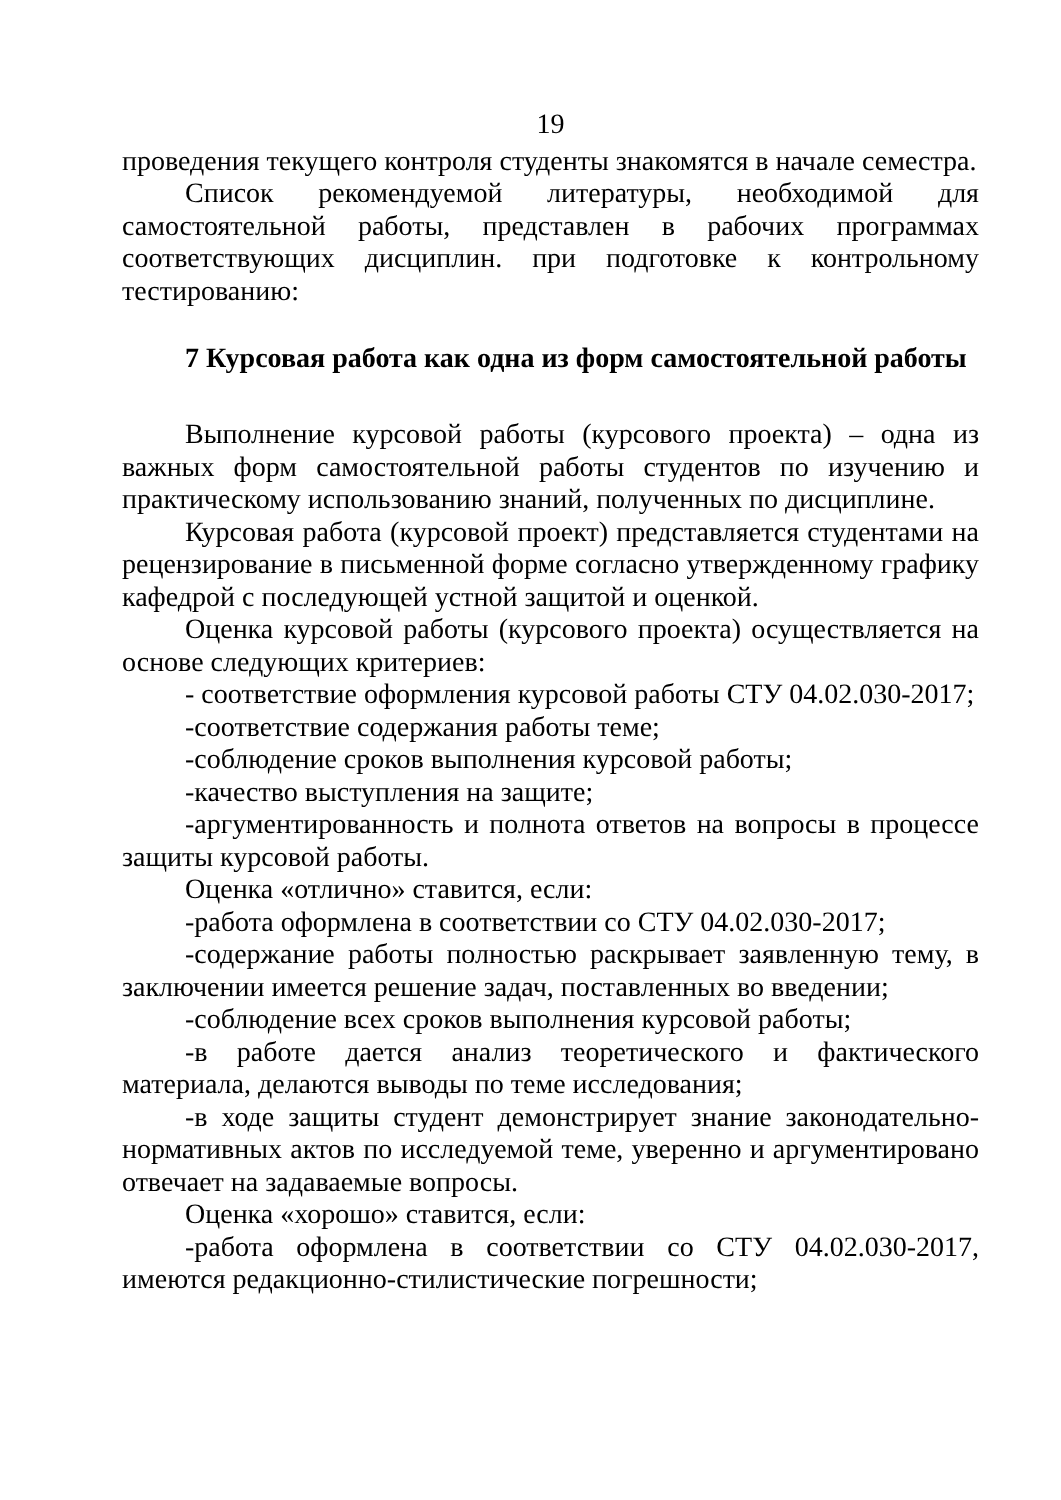19
проведения текущего контроля студенты знакомятся в начале семестра.
Список рекомендуемой литературы, необходимой для самостоятельной работы, представлен в рабочих программах соответствующих дисциплин. при подготовке к контрольному тестированию:
7 Курсовая работа как одна из форм самостоятельной работы
Выполнение курсовой работы (курсового проекта) – одна из важных форм самостоятельной работы студентов по изучению и практическому использованию знаний, полученных по дисциплине.
Курсовая работа (курсовой проект) представляется студентами на рецензирование в письменной форме согласно утвержденному графику кафедрой с последующей устной защитой и оценкой.
Оценка курсовой работы (курсового проекта) осуществляется на основе следующих критериев:
- соответствие оформления курсовой работы СТУ 04.02.030-2017;
-соответствие содержания работы теме;
-соблюдение сроков выполнения курсовой работы;
-качество выступления на защите;
-аргументированность и полнота ответов на вопросы в процессе защиты курсовой работы.
Оценка «отлично» ставится, если:
-работа оформлена в соответствии со СТУ 04.02.030-2017;
-содержание работы полностью раскрывает заявленную тему, в заключении имеется решение задач, поставленных во введении;
-соблюдение всех сроков выполнения курсовой работы;
-в работе дается анализ теоретического и фактического материала, делаются выводы по теме исследования;
-в ходе защиты студент демонстрирует знание законодательно-нормативных актов по исследуемой теме, уверенно и аргументировано отвечает на задаваемые вопросы.
Оценка «хорошо» ставится, если:
-работа оформлена в соответствии со СТУ 04.02.030-2017, имеются редакционно-стилистические погрешности;